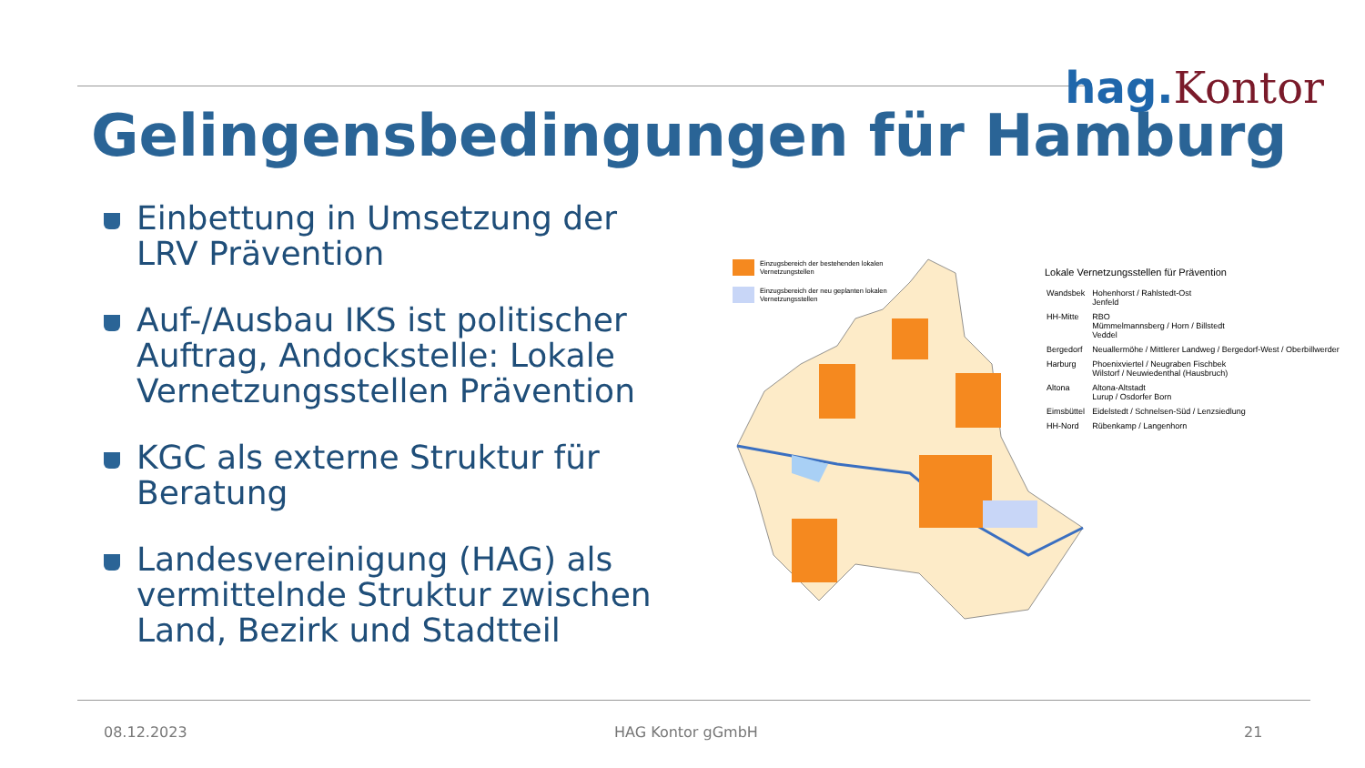hag. Kontor
Gelingensbedingungen für Hamburg
Einbettung in Umsetzung der LRV Prävention
Auf-/Ausbau IKS ist politischer Auftrag, Andockstelle: Lokale Vernetzungsstellen Prävention
KGC als externe Struktur für Beratung
Landesvereinigung (HAG) als vermittelnde Struktur zwischen Land, Bezirk und Stadtteil
Einzugsbereich der bestehenden lokalen Vernetzungstellen
Einzugsbereich der neu geplanten lokalen Vernetzungsstellen
| Lokale Vernetzungsstellen für Prävention | |
| --- | --- |
| Wandsbek | Hohenhorst / Rahlstedt-Ost Jenfeld |
| HH-Mitte | RBO Mümmelmannsberg / Horn / Billstedt Veddel |
| Bergedorf | Neuallermöhe / Mittlerer Landweg / Bergedorf-West / Oberbillwerder |
| Harburg | Phoenixviertel / Neugraben Fischbek Wilstorf / Neuwiedenthal (Hausbruch) |
| Altona | Altona-Altstadt Lurup / Osdorfer Born |
| Eimsbüttel | Eidelstedt / Schnelsen-Süd / Lenzsiedlung |
| HH-Nord | Rübenkamp / Langenhorn |
08.12.2023 HAG Kontor gGmbH 21